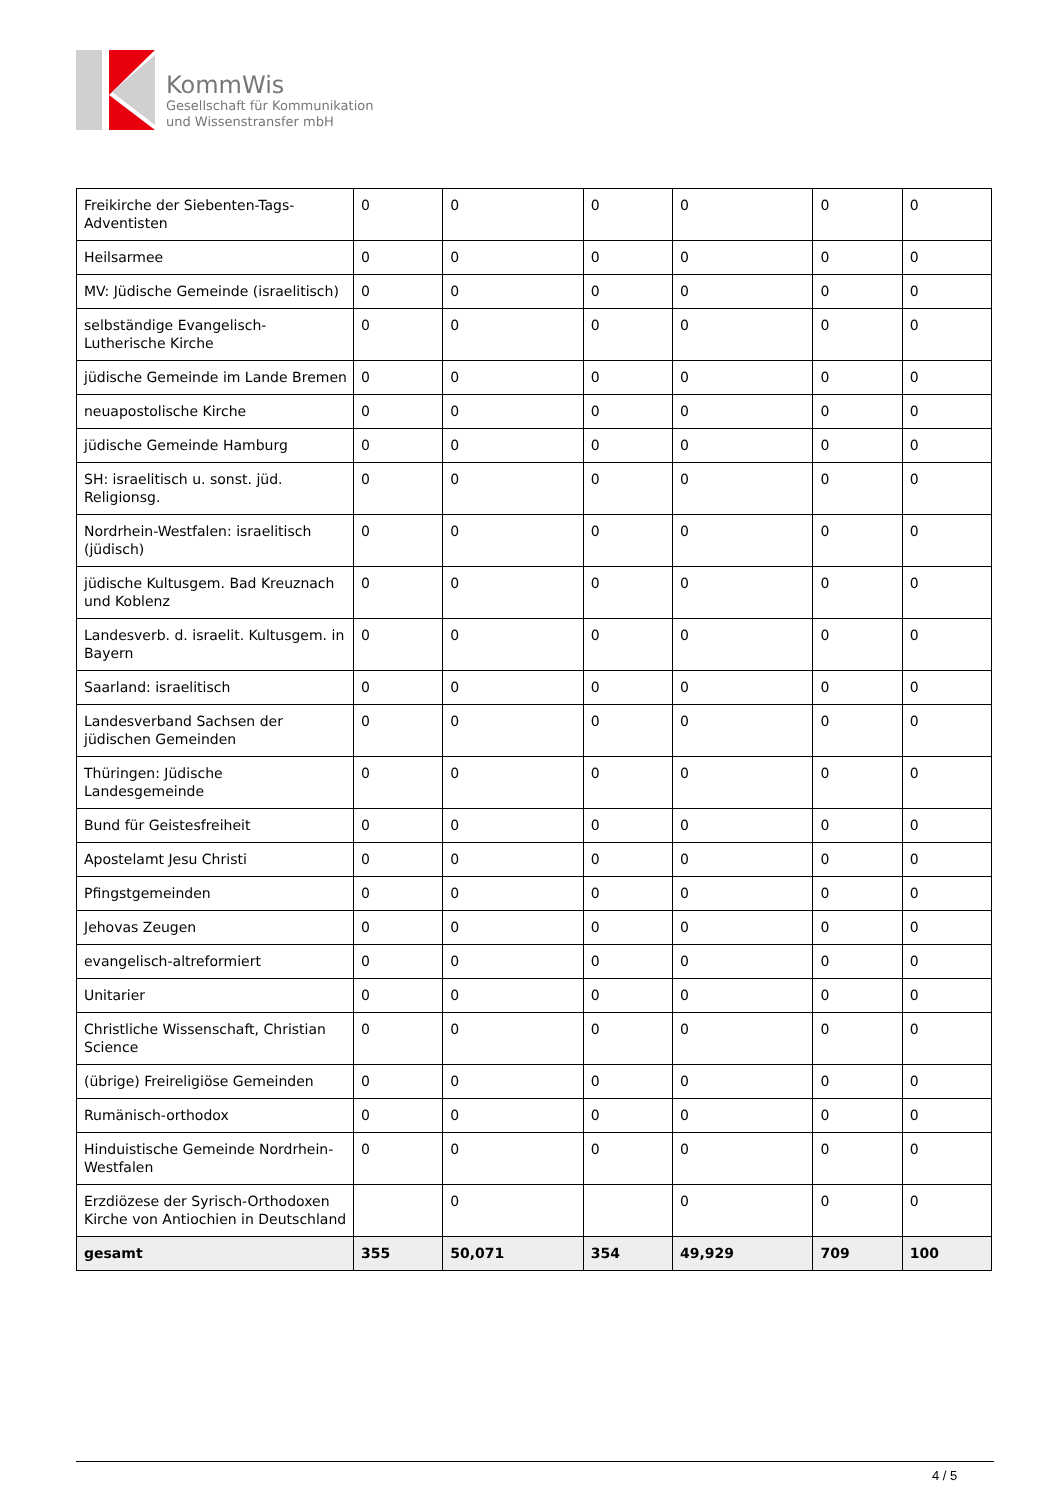KommWis
Gesellschaft für Kommunikation
und Wissenstransfer mbH
| Freikirche der Siebenten-Tags-Adventisten | 0 | 0 | 0 | 0 | 0 | 0 |
| Heilsarmee | 0 | 0 | 0 | 0 | 0 | 0 |
| MV: Jüdische Gemeinde (israelitisch) | 0 | 0 | 0 | 0 | 0 | 0 |
| selbständige Evangelisch-Lutherische Kirche | 0 | 0 | 0 | 0 | 0 | 0 |
| jüdische Gemeinde im Lande Bremen | 0 | 0 | 0 | 0 | 0 | 0 |
| neuapostolische Kirche | 0 | 0 | 0 | 0 | 0 | 0 |
| jüdische Gemeinde Hamburg | 0 | 0 | 0 | 0 | 0 | 0 |
| SH: israelitisch u. sonst. jüd. Religionsg. | 0 | 0 | 0 | 0 | 0 | 0 |
| Nordrhein-Westfalen: israelitisch (jüdisch) | 0 | 0 | 0 | 0 | 0 | 0 |
| jüdische Kultusgem. Bad Kreuznach und Koblenz | 0 | 0 | 0 | 0 | 0 | 0 |
| Landesverb. d. israelit. Kultusgem. in Bayern | 0 | 0 | 0 | 0 | 0 | 0 |
| Saarland: israelitisch | 0 | 0 | 0 | 0 | 0 | 0 |
| Landesverband Sachsen der jüdischen Gemeinden | 0 | 0 | 0 | 0 | 0 | 0 |
| Thüringen: Jüdische Landesgemeinde | 0 | 0 | 0 | 0 | 0 | 0 |
| Bund für Geistesfreiheit | 0 | 0 | 0 | 0 | 0 | 0 |
| Apostelamt Jesu Christi | 0 | 0 | 0 | 0 | 0 | 0 |
| Pfingstgemeinden | 0 | 0 | 0 | 0 | 0 | 0 |
| Jehovas Zeugen | 0 | 0 | 0 | 0 | 0 | 0 |
| evangelisch-altreformiert | 0 | 0 | 0 | 0 | 0 | 0 |
| Unitarier | 0 | 0 | 0 | 0 | 0 | 0 |
| Christliche Wissenschaft, Christian Science | 0 | 0 | 0 | 0 | 0 | 0 |
| (übrige) Freireligiöse Gemeinden | 0 | 0 | 0 | 0 | 0 | 0 |
| Rumänisch-orthodox | 0 | 0 | 0 | 0 | 0 | 0 |
| Hinduistische Gemeinde Nordrhein-Westfalen | 0 | 0 | 0 | 0 | 0 | 0 |
| Erzdiözese der Syrisch-Orthodoxen Kirche von Antiochien in Deutschland | | 0 | | 0 | 0 | 0 |
| gesamt | 355 | 50,071 | 354 | 49,929 | 709 | 100 |
4 / 5